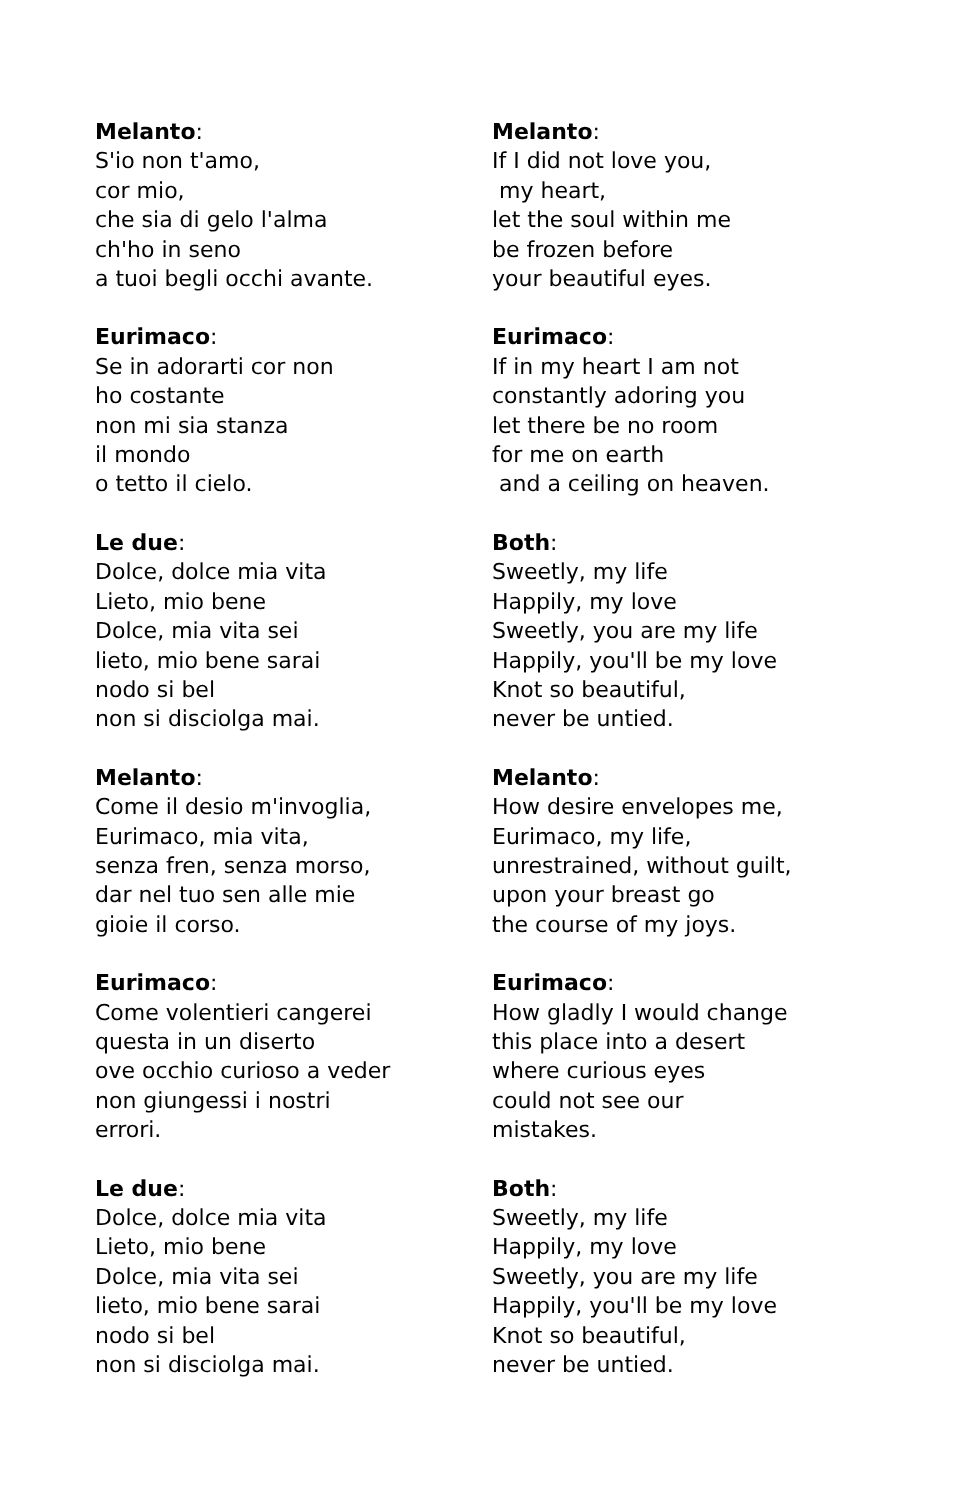Melanto:
S'io non t'amo,
cor mio,
che sia di gelo l'alma
ch'ho in seno
a tuoi begli occhi avante.
Melanto:
If I did not love you,
my heart,
let the soul within me
be frozen before
your beautiful eyes.
Eurimaco:
Se in adorarti cor non
ho costante
non mi sia stanza
il mondo
o tetto il cielo.
Eurimaco:
If in my heart I am not
constantly adoring you
let there be no room
for me on earth
and a ceiling on heaven.
Le due:
Dolce, dolce mia vita
Lieto, mio bene
Dolce, mia vita sei
lieto, mio bene sarai
nodo si bel
non si disciolga mai.
Both:
Sweetly, my life
Happily, my love
Sweetly, you are my life
Happily, you'll be my love
Knot so beautiful,
never be untied.
Melanto:
Come il desio m'invoglia,
Eurimaco, mia vita,
senza fren, senza morso,
dar nel tuo sen alle mie
gioie il corso.
Melanto:
How desire envelopes me,
Eurimaco, my life,
unrestrained, without guilt,
upon your breast go
the course of my joys.
Eurimaco:
Come volentieri cangerei
questa in un diserto
ove occhio curioso a veder
non giungessi i nostri
errori.
Eurimaco:
How gladly I would change
this place into a desert
where curious eyes
could not see our
mistakes.
Le due:
Dolce, dolce mia vita
Lieto, mio bene
Dolce, mia vita sei
lieto, mio bene sarai
nodo si bel
non si disciolga mai.
Both:
Sweetly, my life
Happily, my love
Sweetly, you are my life
Happily, you'll be my love
Knot so beautiful,
never be untied.